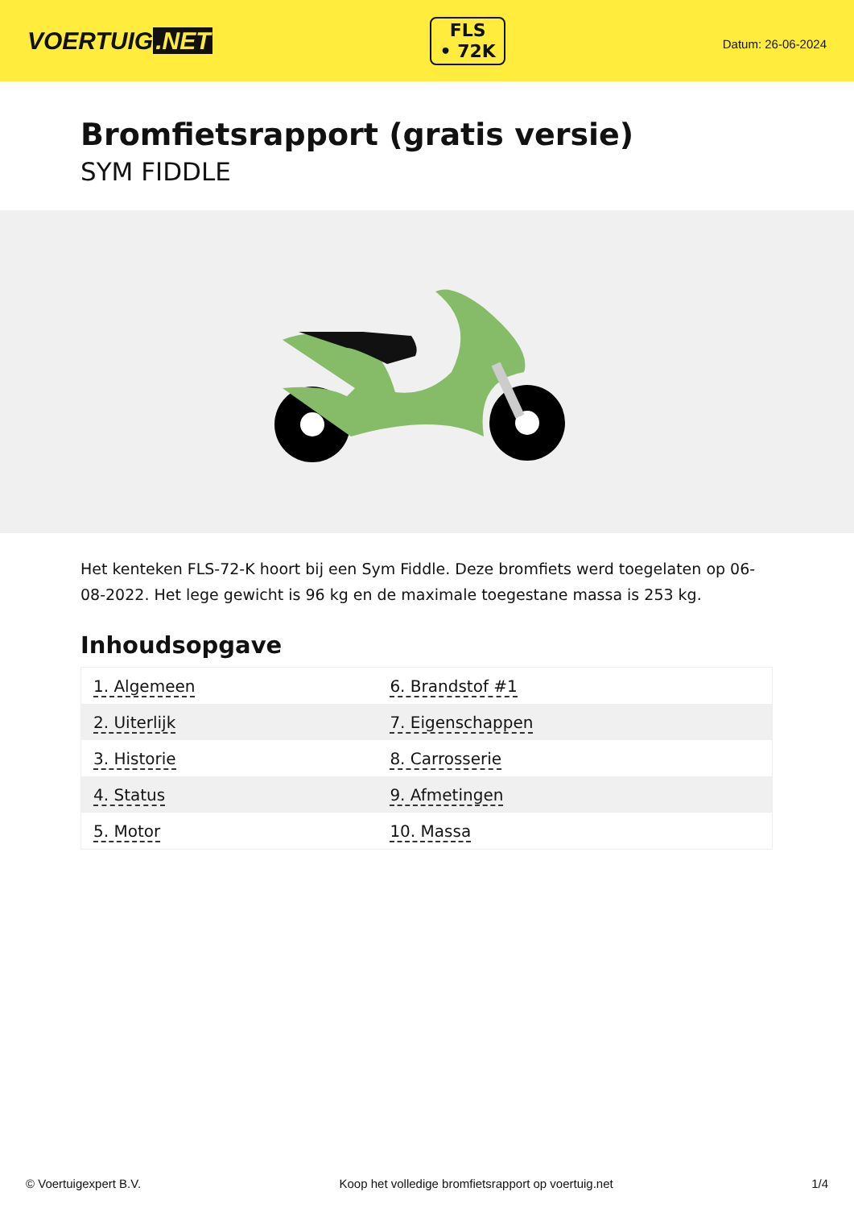VOERTUIG.NET
FLS
• 72K
Datum: 26-06-2024
Bromfietsrapport (gratis versie)
SYM FIDDLE
Het kenteken FLS-72-K hoort bij een Sym Fiddle. Deze bromfiets werd toegelaten op 06-08-2022. Het lege gewicht is 96 kg en de maximale toegestane massa is 253 kg.
Inhoudsopgave
| 1. Algemeen | 6. Brandstof #1 |
| 2. Uiterlijk | 7. Eigenschappen |
| 3. Historie | 8. Carrosserie |
| 4. Status | 9. Afmetingen |
| 5. Motor | 10. Massa |
© Voertuigexpert B.V. Koop het volledige bromfietsrapport op voertuig.net 1/4